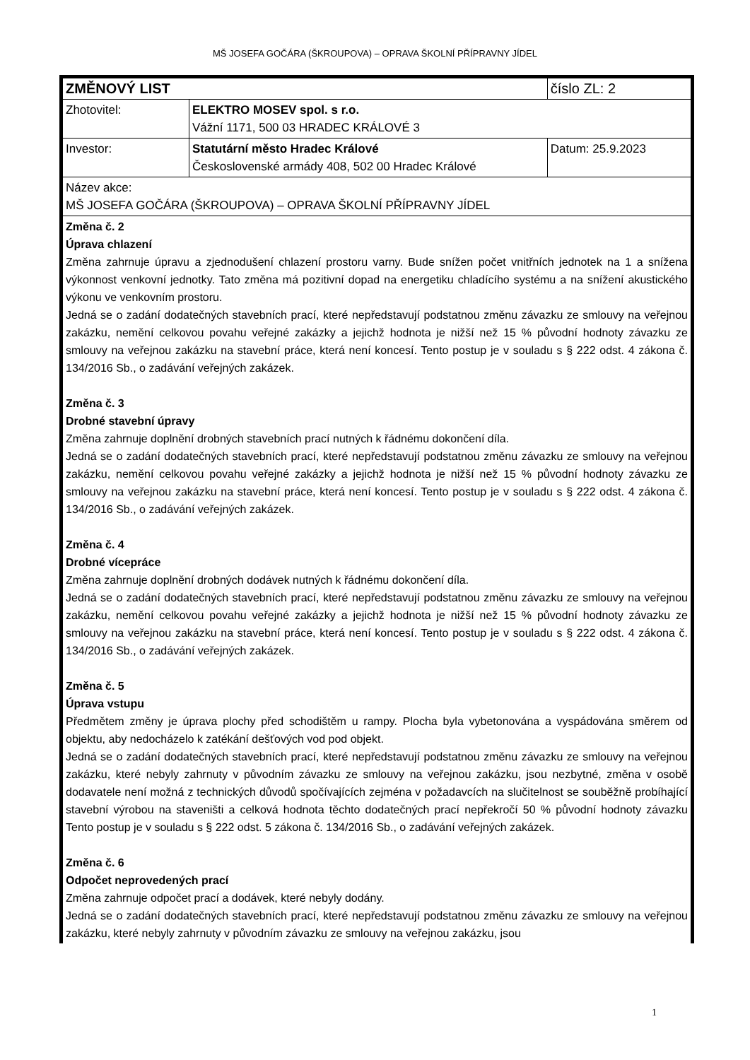MŠ JOSEFA GOČÁRA (ŠKROUPOVA) – OPRAVA ŠKOLNÍ PŘÍPRAVNY JÍDEL
| ZMĚNOVÝ LIST | | číslo ZL: 2 |
| Zhotovitel: | ELEKTRO MOSEV spol. s r.o. Vážní 1171, 500 03 HRADEC KRÁLOVÉ 3 | |
| Investor: | Statutární město Hradec Králové Československé armády 408, 502 00 Hradec Králové | Datum: 25.9.2023 |
| Název akce: MŠ JOSEFA GOČÁRA (ŠKROUPOVA) – OPRAVA ŠKOLNÍ PŘÍPRAVNY JÍDEL | | |
| Změna č. 2 Úprava chlazení Změna zahrnuje úpravu a zjednodušení chlazení prostoru varny. Bude snížen počet vnitřních jednotek na 1 a snížena výkonnost venkovní jednotky. Tato změna má pozitivní dopad na energetiku chladícího systému a na snížení akustického výkonu ve venkovním prostoru. Jedná se o zadání dodatečných stavebních prací, které nepředstavují podstatnou změnu závazku ze smlouvy na veřejnou zakázku, nemění celkovou povahu veřejné zakázky a jejichž hodnota je nižší než 15 % původní hodnoty závazku ze smlouvy na veřejnou zakázku na stavební práce, která není koncesí. Tento postup je v souladu s § 222 odst. 4 zákona č. 134/2016 Sb., o zadávání veřejných zakázek. Změna č. 3 Drobné stavební úpravy Změna zahrnuje doplnění drobných stavebních prací nutných k řádnému dokončení díla. Jedná se o zadání dodatečných stavebních prací, které nepředstavují podstatnou změnu závazku ze smlouvy na veřejnou zakázku, nemění celkovou povahu veřejné zakázky a jejichž hodnota je nižší než 15 % původní hodnoty závazku ze smlouvy na veřejnou zakázku na stavební práce, která není koncesí. Tento postup je v souladu s § 222 odst. 4 zákona č. 134/2016 Sb., o zadávání veřejných zakázek. Změna č. 4 Drobné vícepráce Změna zahrnuje doplnění drobných dodávek nutných k řádnému dokončení díla. Jedná se o zadání dodatečných stavebních prací, které nepředstavují podstatnou změnu závazku ze smlouvy na veřejnou zakázku, nemění celkovou povahu veřejné zakázky a jejichž hodnota je nižší než 15 % původní hodnoty závazku ze smlouvy na veřejnou zakázku na stavební práce, která není koncesí. Tento postup je v souladu s § 222 odst. 4 zákona č. 134/2016 Sb., o zadávání veřejných zakázek. Změna č. 5 Úprava vstupu Předmětem změny je úprava plochy před schodištěm u rampy. Plocha byla vybetonována a vyspádována směrem od objektu, aby nedocházelo k zatékání dešťových vod pod objekt. Jedná se o zadání dodatečných stavebních prací, které nepředstavují podstatnou změnu závazku ze smlouvy na veřejnou zakázku, které nebyly zahrnuty v původním závazku ze smlouvy na veřejnou zakázku, jsou nezbytné, změna v osobě dodavatele není možná z technických důvodů spočívajících zejména v požadavcích na slučitelnost se souběžně probíhající stavební výrobou na staveništi a celková hodnota těchto dodatečných prací nepřekročí 50 % původní hodnoty závazku Tento postup je v souladu s § 222 odst. 5 zákona č. 134/2016 Sb., o zadávání veřejných zakázek. Změna č. 6 Odpočet neprovedených prací Změna zahrnuje odpočet prací a dodávek, které nebyly dodány. Jedná se o zadání dodatečných stavebních prací, které nepředstavují podstatnou změnu závazku ze smlouvy na veřejnou zakázku, které nebyly zahrnuty v původním závazku ze smlouvy na veřejnou zakázku, jsou | | |
1